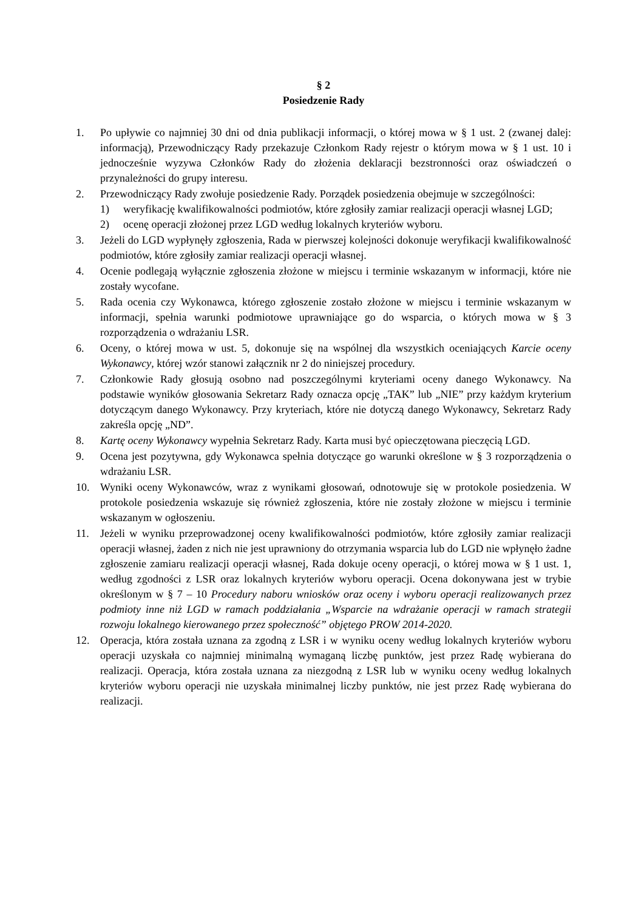§ 2
Posiedzenie Rady
1. Po upływie co najmniej 30 dni od dnia publikacji informacji, o której mowa w § 1 ust. 2 (zwanej dalej: informacją), Przewodniczący Rady przekazuje Członkom Rady rejestr o którym mowa w § 1 ust. 10 i jednocześnie wyzywa Członków Rady do złożenia deklaracji bezstronności oraz oświadczeń o przynależności do grupy interesu.
2. Przewodniczący Rady zwołuje posiedzenie Rady. Porządek posiedzenia obejmuje w szczególności:
1) weryfikację kwalifikowalności podmiotów, które zgłosiły zamiar realizacji operacji własnej LGD;
2) ocenę operacji złożonej przez LGD według lokalnych kryteriów wyboru.
3. Jeżeli do LGD wypłynęły zgłoszenia, Rada w pierwszej kolejności dokonuje weryfikacji kwalifikowalność podmiotów, które zgłosiły zamiar realizacji operacji własnej.
4. Ocenie podlegają wyłącznie zgłoszenia złożone w miejscu i terminie wskazanym w informacji, które nie zostały wycofane.
5. Rada ocenia czy Wykonawca, którego zgłoszenie zostało złożone w miejscu i terminie wskazanym w informacji, spełnia warunki podmiotowe uprawniające go do wsparcia, o których mowa w § 3 rozporządzenia o wdrażaniu LSR.
6. Oceny, o której mowa w ust. 5, dokonuje się na wspólnej dla wszystkich oceniających Karcie oceny Wykonawcy, której wzór stanowi załącznik nr 2 do niniejszej procedury.
7. Członkowie Rady głosują osobno nad poszczególnymi kryteriami oceny danego Wykonawcy. Na podstawie wyników głosowania Sekretarz Rady oznacza opcję „TAK” lub „NIE” przy każdym kryterium dotyczącym danego Wykonawcy. Przy kryteriach, które nie dotyczą danego Wykonawcy, Sekretarz Rady zakreśla opcję „ND”.
8. Kartę oceny Wykonawcy wypełnia Sekretarz Rady. Karta musi być opieczętowana pieczęcią LGD.
9. Ocena jest pozytywna, gdy Wykonawca spełnia dotyczące go warunki określone w § 3 rozporządzenia o wdrażaniu LSR.
10. Wyniki oceny Wykonawców, wraz z wynikami głosowań, odnotowuje się w protokole posiedzenia. W protokole posiedzenia wskazuje się również zgłoszenia, które nie zostały złożone w miejscu i terminie wskazanym w ogłoszeniu.
11. Jeżeli w wyniku przeprowadzonej oceny kwalifikowalności podmiotów, które zgłosiły zamiar realizacji operacji własnej, żaden z nich nie jest uprawniony do otrzymania wsparcia lub do LGD nie wpłynęło żadne zgłoszenie zamiaru realizacji operacji własnej, Rada dokuje oceny operacji, o której mowa w § 1 ust. 1, według zgodności z LSR oraz lokalnych kryteriów wyboru operacji. Ocena dokonywana jest w trybie określonym w § 7 – 10 Procedury naboru wniosków oraz oceny i wyboru operacji realizowanych przez podmioty inne niż LGD w ramach poddziałania „Wsparcie na wdrażanie operacji w ramach strategii rozwoju lokalnego kierowanego przez społeczność” objętego PROW 2014-2020.
12. Operacja, która została uznana za zgodną z LSR i w wyniku oceny według lokalnych kryteriów wyboru operacji uzyskała co najmniej minimalną wymaganą liczbę punktów, jest przez Radę wybierana do realizacji. Operacja, która została uznana za niezgodną z LSR lub w wyniku oceny według lokalnych kryteriów wyboru operacji nie uzyskała minimalnej liczby punktów, nie jest przez Radę wybierana do realizacji.